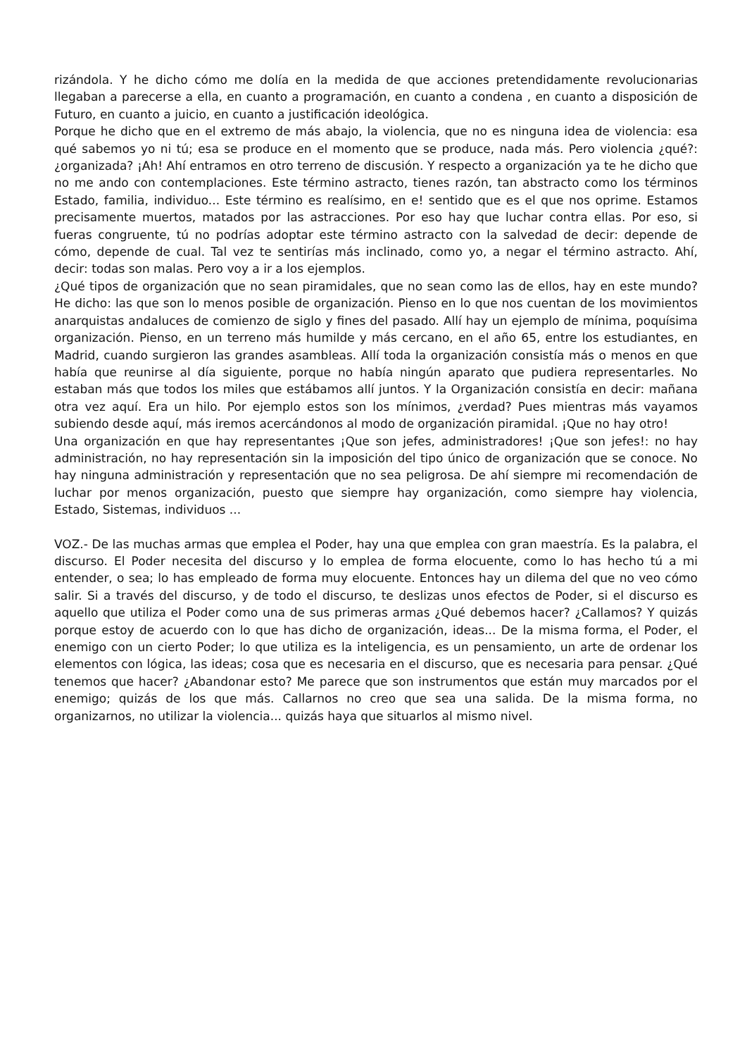rizándola. Y he dicho cómo me dolía en la medida de que acciones pretendidamente revolucionarias llegaban a parecerse a ella, en cuanto a programación, en cuanto a condena , en cuanto a disposición de Futuro, en cuanto a juicio, en cuanto a justificación ideológica.
Porque he dicho que en el extremo de más abajo, la violencia, que no es ninguna idea de violencia: esa qué sabemos yo ni tú; esa se produce en el momento que se produce, nada más. Pero violencia ¿qué?: ¿organizada? ¡Ah! Ahí entramos en otro terreno de discusión. Y respecto a organización ya te he dicho que no me ando con contemplaciones. Este término astracto, tienes razón, tan abstracto como los términos Estado, familia, individuo... Este término es realísimo, en e! sentido que es el que nos oprime. Estamos precisamente muertos, matados por las astracciones. Por eso hay que luchar contra ellas. Por eso, si fueras congruente, tú no podrías adoptar este término astracto con la salvedad de decir: depende de cómo, depende de cual. Tal vez te sentirías más inclinado, como yo, a negar el término astracto. Ahí, decir: todas son malas. Pero voy a ir a los ejemplos.
¿Qué tipos de organización que no sean piramidales, que no sean como las de ellos, hay en este mundo? He dicho: las que son lo menos posible de organización. Pienso en lo que nos cuentan de los movimientos anarquistas andaluces de comienzo de siglo y fines del pasado. Allí hay un ejemplo de mínima, poquísima organización. Pienso, en un terreno más humilde y más cercano, en el año 65, entre los estudiantes, en Madrid, cuando surgieron las grandes asambleas. Allí toda la organización consistía más o menos en que había que reunirse al día siguiente, porque no había ningún aparato que pudiera representarles. No estaban más que todos los miles que estábamos allí juntos. Y la Organización consistía en decir: mañana otra vez aquí. Era un hilo. Por ejemplo estos son los mínimos, ¿verdad? Pues mientras más vayamos subiendo desde aquí, más iremos acercándonos al modo de organización piramidal. ¡Que no hay otro!
Una organización en que hay representantes ¡Que son jefes, administradores! ¡Que son jefes!: no hay administración, no hay representación sin la imposición del tipo único de organización que se conoce. No hay ninguna administración y representación que no sea peligrosa. De ahí siempre mi recomendación de luchar por menos organización, puesto que siempre hay organización, como siempre hay violencia, Estado, Sistemas, individuos ...
VOZ.- De las muchas armas que emplea el Poder, hay una que emplea con gran maestría. Es la palabra, el discurso. El Poder necesita del discurso y lo emplea de forma elocuente, como lo has hecho tú a mi entender, o sea; lo has empleado de forma muy elocuente. Entonces hay un dilema del que no veo cómo salir. Si a través del discurso, y de todo el discurso, te deslizas unos efectos de Poder, si el discurso es aquello que utiliza el Poder como una de sus primeras armas ¿Qué debemos hacer? ¿Callamos? Y quizás porque estoy de acuerdo con lo que has dicho de organización, ideas... De la misma forma, el Poder, el enemigo con un cierto Poder; lo que utiliza es la inteligencia, es un pensamiento, un arte de ordenar los elementos con lógica, las ideas; cosa que es necesaria en el discurso, que es necesaria para pensar. ¿Qué tenemos que hacer? ¿Abandonar esto? Me parece que son instrumentos que están muy marcados por el enemigo; quizás de los que más. Callarnos no creo que sea una salida. De la misma forma, no organizarnos, no utilizar la violencia... quizás haya que situarlos al mismo nivel.